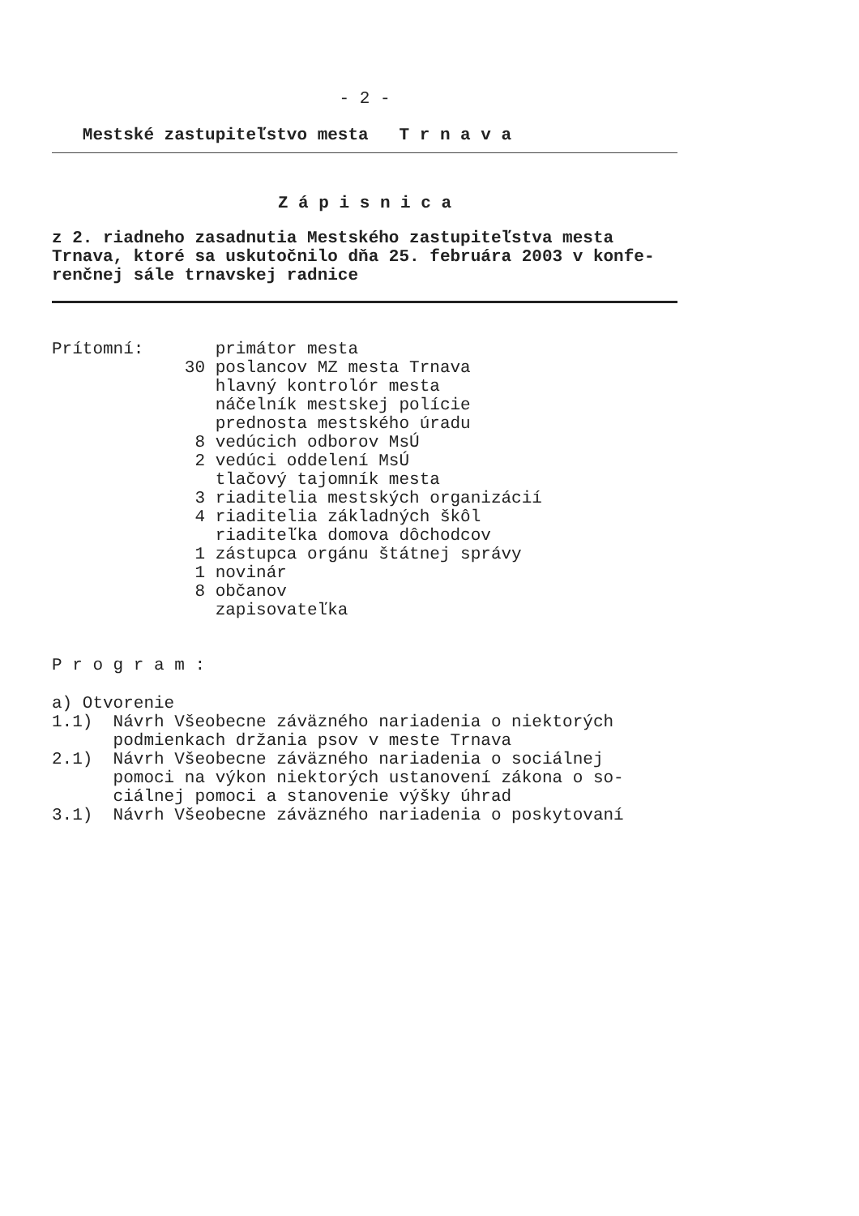- 2 -
   Mestské zastupiteľstvo mesta   T r n a v a
Z á p i s n i c a
z 2. riadneho zasadnutia Mestského zastupiteľstva mesta
Trnava, ktoré sa uskutočnilo dňa 25. februára 2003 v konfe-
renčnej sále trnavskej radnice
Prítomní:       primátor mesta
             30 poslancov MZ mesta Trnava
                hlavný kontrolór mesta
                náčelník mestskej polície
                prednosta mestského úradu
              8 vedúcich odborov MsÚ
              2 vedúci oddelení MsÚ
                tlačový tajomník mesta
              3 riaditelia mestských organizácií
              4 riaditelia základných škôl
                riaditeľka domova dôchodcov
              1 zástupca orgánu štátnej správy
              1 novinár
              8 občanov
                zapisovateľka
P r o g r a m :
a) Otvorenie
1.1)  Návrh Všeobecne záväzného nariadenia o niektorých
      podmienkach držania psov v meste Trnava
2.1)  Návrh Všeobecne záväzného nariadenia o sociálnej
      pomoci na výkon niektorých ustanovení zákona o so-
      ciálnej pomoci a stanovenie výšky úhrad
3.1)  Návrh Všeobecne záväzného nariadenia o poskytovaní